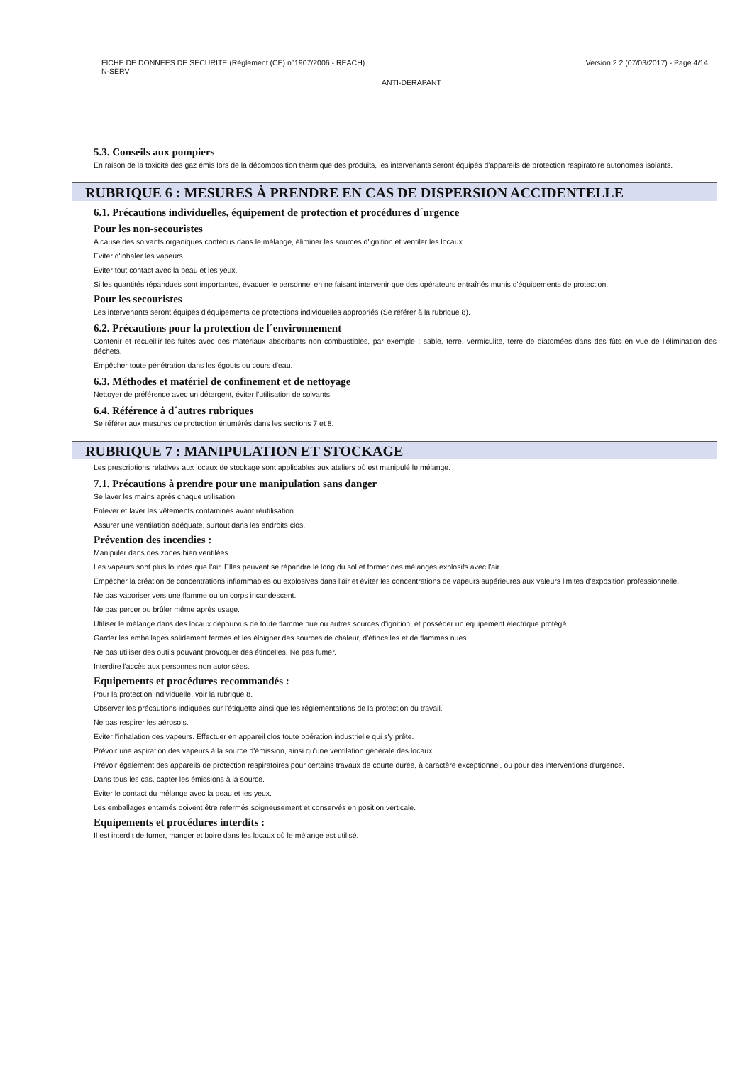FICHE DE DONNEES DE SECURITE (Règlement (CE) n°1907/2006 - REACH)
N-SERV
Version 2.2 (07/03/2017) - Page 4/14
ANTI-DERAPANT
5.3. Conseils aux pompiers
En raison de la toxicité des gaz émis lors de la décomposition thermique des produits, les intervenants seront équipés d'appareils de protection respiratoire autonomes isolants.
RUBRIQUE 6 : MESURES À PRENDRE EN CAS DE DISPERSION ACCIDENTELLE
6.1. Précautions individuelles, équipement de protection et procédures d´urgence
Pour les non-secouristes
A cause des solvants organiques contenus dans le mélange, éliminer les sources d'ignition et ventiler les locaux.
Eviter d'inhaler les vapeurs.
Eviter tout contact avec la peau et les yeux.
Si les quantités répandues sont importantes, évacuer le personnel en ne faisant intervenir que des opérateurs entraînés munis d'équipements de protection.
Pour les secouristes
Les intervenants seront équipés d'équipements de protections individuelles appropriés (Se référer à la rubrique 8).
6.2. Précautions pour la protection de l´environnement
Contenir et recueillir les fuites avec des matériaux absorbants non combustibles, par exemple : sable, terre, vermiculite, terre de diatomées dans des fûts en vue de l'élimination des déchets.
Empêcher toute pénétration dans les égouts ou cours d'eau.
6.3. Méthodes et matériel de confinement et de nettoyage
Nettoyer de préférence avec un détergent, éviter l'utilisation de solvants.
6.4. Référence à d´autres rubriques
Se référer aux mesures de protection énumérés dans les sections 7 et 8.
RUBRIQUE 7 : MANIPULATION ET STOCKAGE
Les prescriptions relatives aux locaux de stockage sont applicables aux ateliers où est manipulé le mélange.
7.1. Précautions à prendre pour une manipulation sans danger
Se laver les mains après chaque utilisation.
Enlever et laver les vêtements contaminés avant réutilisation.
Assurer une ventilation adéquate, surtout dans les endroits clos.
Prévention des incendies :
Manipuler dans des zones bien ventilées.
Les vapeurs sont plus lourdes que l'air. Elles peuvent se répandre le long du sol et former des mélanges explosifs avec l'air.
Empêcher la création de concentrations inflammables ou explosives dans l'air et éviter les concentrations de vapeurs supérieures aux valeurs limites d'exposition professionnelle.
Ne pas vaporiser vers une flamme ou un corps incandescent.
Ne pas percer ou brûler même après usage.
Utiliser le mélange dans des locaux dépourvus de toute flamme nue ou autres sources d'ignition, et posséder un équipement électrique protégé.
Garder les emballages solidement fermés et les éloigner des sources de chaleur, d'étincelles et de flammes nues.
Ne pas utiliser des outils pouvant provoquer des étincelles. Ne pas fumer.
Interdire l'accès aux personnes non autorisées.
Equipements et procédures recommandés :
Pour la protection individuelle, voir la rubrique 8.
Observer les précautions indiquées sur l'étiquette ainsi que les réglementations de la protection du travail.
Ne pas respirer les aérosols.
Eviter l'inhalation des vapeurs. Effectuer en appareil clos toute opération industrielle qui s'y prête.
Prévoir une aspiration des vapeurs à la source d'émission, ainsi qu'une ventilation générale des locaux.
Prévoir également des appareils de protection respiratoires pour certains travaux de courte durée, à caractère exceptionnel, ou pour des interventions d'urgence.
Dans tous les cas, capter les émissions à la source.
Eviter le contact du mélange avec la peau et les yeux.
Les emballages entamés doivent être refermés soigneusement et conservés en position verticale.
Equipements et procédures interdits :
Il est interdit de fumer, manger et boire dans les locaux où le mélange est utilisé.